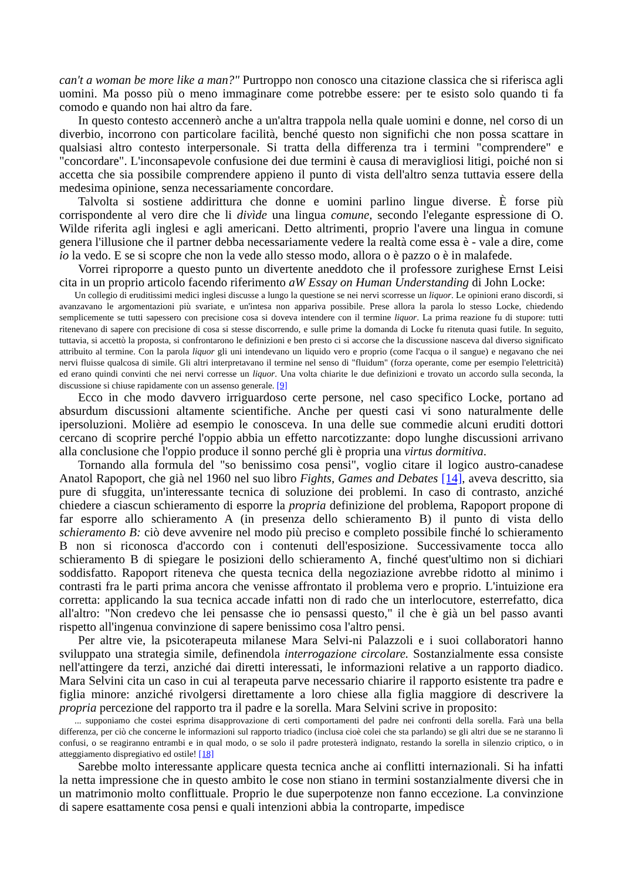can't a woman be more like a man?" Purtroppo non conosco una citazione classica che si riferisca agli uomini. Ma posso più o meno immaginare come potrebbe essere: per te esisto solo quando ti fa comodo e quando non hai altro da fare.
In questo contesto accennerò anche a un'altra trappola nella quale uomini e donne, nel corso di un diverbio, incorrono con particolare facilità, benché questo non significhi che non possa scattare in qualsiasi altro contesto interpersonale. Si tratta della differenza tra i termini "comprendere" e "concordare". L'inconsapevole confusione dei due termini è causa di meravigliosi litigi, poiché non si accetta che sia possibile comprendere appieno il punto di vista dell'altro senza tuttavia essere della medesima opinione, senza necessariamente concordare.
Talvolta si sostiene addirittura che donne e uomini parlino lingue diverse. È forse più corrispondente al vero dire che li divìde una lingua comune, secondo l'elegante espressione di O. Wilde riferita agli inglesi e agli americani. Detto altrimenti, proprio l'avere una lingua in comune genera l'illusione che il partner debba necessariamente vedere la realtà come essa è - vale a dire, come io la vedo. E se si scopre che non la vede allo stesso modo, allora o è pazzo o è in malafede.
Vorrei riproporre a questo punto un divertente aneddoto che il professore zurighese Ernst Leisi cita in un proprio articolo facendo riferimento aW Essay on Human Understanding di John Locke:
Un collegio di eruditissimi medici inglesi discusse a lungo la questione se nei nervi scorresse un liquor. Le opinioni erano discordi, si avanzavano le argomentazioni più svariate, e un'intesa non appariva possibile. Prese allora la parola lo stesso Locke, chiedendo semplicemente se tutti sapessero con precisione cosa si doveva intendere con il termine liquor. La prima reazione fu di stupore: tutti ritenevano di sapere con precisione di cosa si stesse discorrendo, e sulle prime la domanda di Locke fu ritenuta quasi futile. In seguito, tuttavia, si accettò la proposta, si confrontarono le definizioni e ben presto ci si accorse che la discussione nasceva dal diverso significato attribuito al termine. Con la parola liquor gli uni intendevano un liquido vero e proprio (come l'acqua o il sangue) e negavano che nei nervi fluisse qualcosa di simile. Gli altri interpretavano il termine nel senso di "fluidum" (forza operante, come per esempio l'elettricità) ed erano quindi convinti che nei nervi corresse un liquor. Una volta chiarite le due definizioni e trovato un accordo sulla seconda, la discussione si chiuse rapidamente con un assenso generale. [9]
Ecco in che modo davvero irriguardoso certe persone, nel caso specifico Locke, portano ad absurdum discussioni altamente scientifiche. Anche per questi casi vi sono naturalmente delle ipersoluzioni. Molière ad esempio le conosceva. In una delle sue commedie alcuni eruditi dottori cercano di scoprire perché l'oppio abbia un effetto narcotizzante: dopo lunghe discussioni arrivano alla conclusione che l'oppio produce il sonno perché gli è propria una virtus dormitiva.
Tornando alla formula del "so benissimo cosa pensi", voglio citare il logico austro-canadese Anatol Rapoport, che già nel 1960 nel suo libro Fights, Games and Debates [14], aveva descritto, sia pure di sfuggita, un'interessante tecnica di soluzione dei problemi. In caso di contrasto, anziché chiedere a ciascun schieramento di esporre la propria definizione del problema, Rapoport propone di far esporre allo schieramento A (in presenza dello schieramento B) il punto di vista dello schieramento B: ciò deve avvenire nel modo più preciso e completo possibile finché lo schieramento B non si riconosca d'accordo con i contenuti dell'esposizione. Successivamente tocca allo schieramento B di spiegare le posizioni dello schieramento A, finché quest'ultimo non si dichiari soddisfatto. Rapoport riteneva che questa tecnica della negoziazione avrebbe ridotto al minimo i contrasti fra le parti prima ancora che venisse affrontato il problema vero e proprio. L'intuizione era corretta: applicando la sua tecnica accade infatti non di rado che un interlocutore, esterrefatto, dica all'altro: "Non credevo che lei pensasse che io pensassi questo," il che è già un bel passo avanti rispetto all'ingenua convinzione di sapere benissimo cosa l'altro pensi.
Per altre vie, la psicoterapeuta milanese Mara Selvi-ni Palazzoli e i suoi collaboratori hanno sviluppato una strategia simile, definendola interrogazione circolare. Sostanzialmente essa consiste nell'attingere da terzi, anziché dai diretti interessati, le informazioni relative a un rapporto diadico. Mara Selvini cita un caso in cui al terapeuta parve necessario chiarire il rapporto esistente tra padre e figlia minore: anziché rivolgersi direttamente a loro chiese alla figlia maggiore di descrivere la propria percezione del rapporto tra il padre e la sorella. Mara Selvini scrive in proposito:
... supponiamo che costei esprima disapprovazione di certi comportamenti del padre nei confronti della sorella. Farà una bella differenza, per ciò che concerne le informazioni sul rapporto triadico (inclusa cioè colei che sta parlando) se gli altri due se ne staranno lì confusi, o se reagiranno entrambi e in qual modo, o se solo il padre protesterà indignato, restando la sorella in silenzio criptico, o in atteggiamento dispregiativo ed ostile! [18]
Sarebbe molto interessante applicare questa tecnica anche ai conflitti internazionali. Si ha infatti la netta impressione che in questo ambito le cose non stiano in termini sostanzialmente diversi che in un matrimonio molto conflittuale. Proprio le due superpotenze non fanno eccezione. La convinzione di sapere esattamente cosa pensi e quali intenzioni abbia la controparte, impedisce